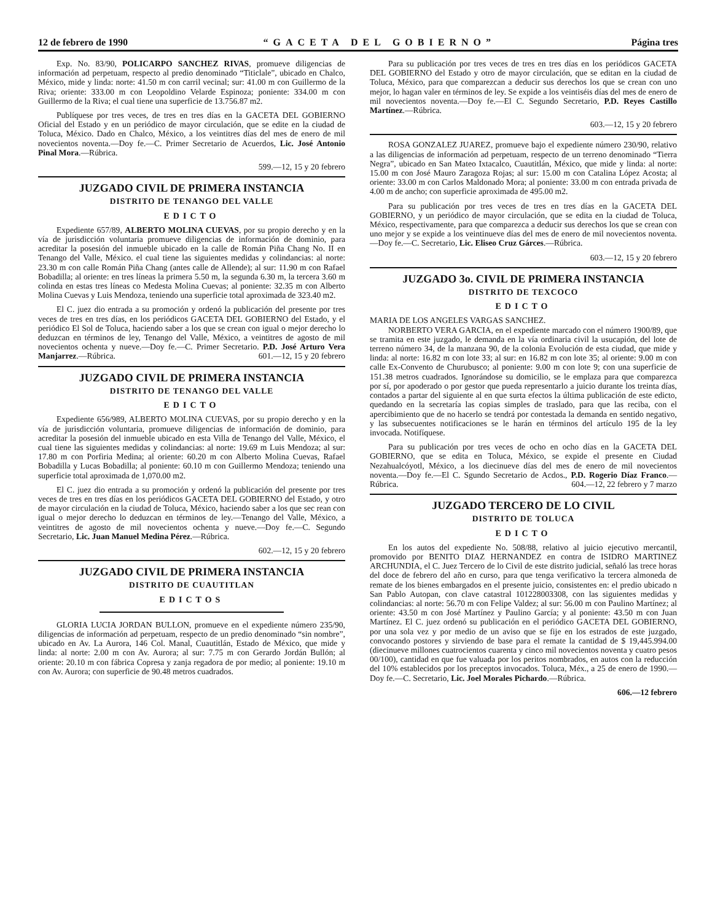12 de febrero de 1990 “GACETA DEL GOBIERNO” Página tres
Exp. No. 83/90, POLICARPO SANCHEZ RIVAS, promueve diligencias de información ad perpetuam, respecto al predio denominado “Titiclale”, ubicado en Chalco, México, mide y linda: norte: 41.50 m con carril vecinal; sur: 41.00 m con Guillermo de la Riva; oriente: 333.00 m con Leopoldino Velarde Espinoza; poniente: 334.00 m con Guillermo de la Riva; el cual tiene una superficie de 13.756.87 m2.
Publíquese por tres veces, de tres en tres días en la GACETA DEL GOBIERNO Oficial del Estado y en un periódico de mayor circulación, que se edite en la ciudad de Toluca, México. Dado en Chalco, México, a los veintitres días del mes de enero de mil novecientos noventa.—Doy fe.—C. Primer Secretario de Acuerdos, Lic. José Antonio Pinal Mora.—Rúbrica.
599.—12, 15 y 20 febrero
JUZGADO CIVIL DE PRIMERA INSTANCIA
DISTRITO DE TENANGO DEL VALLE
EDICTO
Expediente 657/89, ALBERTO MOLINA CUEVAS, por su propio derecho y en la vía de jurisdicción voluntaria promueve diligencias de información de dominio, para acreditar la posesión del inmueble ubicado en la calle de Román Piña Chang No. II en Tenango del Valle, México. el cual tiene las siguientes medidas y colindancias: al norte: 23.30 m con calle Román Piña Chang (antes calle de Allende); al sur: 11.90 m con Rafael Bobadilla; al oriente: en tres líneas la primera 5.50 m, la segunda 6.30 m, la tercera 3.60 m colinda en estas tres líneas co Medesta Molina Cuevas; al poniente: 32.35 m con Alberto Molina Cuevas y Luis Mendoza, teniendo una superficie total aproximada de 323.40 m2.
El C. juez dio entrada a su promoción y ordenó la publicación del presente por tres veces de tres en tres días, en los periódicos GACETA DEL GOBIERNO del Estado, y el periódico El Sol de Toluca, haciendo saber a los que se crean con igual o mejor derecho lo deduzcan en términos de ley, Tenango del Valle, México, a veintitres de agosto de mil novecientos ochenta y nueve.—Doy fe.—C. Primer Secretario. P.D. José Arturo Vera Manjarrez.—Rúbrica. 601.—12, 15 y 20 febrero
JUZGADO CIVIL DE PRIMERA INSTANCIA
DISTRITO DE TENANGO DEL VALLE
EDICTO
Expediente 656/989, ALBERTO MOLINA CUEVAS, por su propio derecho y en la vía de jurisdicción voluntaria, promueve diligencias de información de dominio, para acreditar la posesión del inmueble ubicado en esta Villa de Tenango del Valle, México, el cual tiene las siguientes medidas y colindancias: al norte: 19.69 m Luis Mendoza; al sur: 17.80 m con Porfiria Medina; al oriente: 60.20 m con Alberto Molina Cuevas, Rafael Bobadilla y Lucas Bobadilla; al poniente: 60.10 m con Guillermo Mendoza; teniendo una superficie total aproximada de 1,070.00 m2.
El C. juez dio entrada a su promoción y ordenó la publicación del presente por tres veces de tres en tres días en los periódicos GACETA DEL GOBIERNO del Estado, y otro de mayor circulación en la ciudad de Toluca, México, haciendo saber a los que sec rean con igual o mejor derecho lo deduzcan en términos de ley.—Tenango del Valle, México, a veintitres de agosto de mil novecientos ochenta y nueve.—Doy fe.—C. Segundo Secretario, Lic. Juan Manuel Medina Pérez.—Rúbrica.
602.—12, 15 y 20 febrero
JUZGADO CIVIL DE PRIMERA INSTANCIA
DISTRITO DE CUAUTITLAN
EDICTOS
GLORIA LUCIA JORDAN BULLON, promueve en el expediente número 235/90, diligencias de información ad perpetuam, respecto de un predio denominado “sin nombre”, ubicado en Av. La Aurora, 146 Col. Manal, Cuautitlán, Estado de México, que mide y linda: al norte: 2.00 m con Av. Aurora; al sur: 7.75 m con Gerardo Jordán Bullón; al oriente: 20.10 m con fábrica Copresa y zanja regadora de por medio; al poniente: 19.10 m con Av. Aurora; con superficie de 90.48 metros cuadrados.
Para su publicación por tres veces de tres en tres días en los periódicos GACETA DEL GOBIERNO del Estado y otro de mayor circulación, que se editan en la ciudad de Toluca, México, para que comparezcan a deducir sus derechos los que se crean con uno mejor, lo hagan valer en términos de ley. Se expide a los veintiséis días del mes de enero de mil novecientos noventa.—Doy fe.—El C. Segundo Secretario, P.D. Reyes Castillo Martínez.—Rúbrica.
603.—12, 15 y 20 febrero
ROSA GONZALEZ JUAREZ, promueve bajo el expediente número 230/90, relativo a las diligencias de información ad perpetuam, respecto de un terreno denominado “Tierra Negra”, ubicado en San Mateo Ixtacalco, Cuautitlán, México, que mide y linda: al norte: 15.00 m con José Mauro Zaragoza Rojas; al sur: 15.00 m con Catalina López Acosta; al oriente: 33.00 m con Carlos Maldonado Mora; al poniente: 33.00 m con entrada privada de 4.00 m de ancho; con superficie aproximada de 495.00 m2.
Para su publicación por tres veces de tres en tres días en la GACETA DEL GOBIERNO, y un periódico de mayor circulación, que se edita en la ciudad de Toluca, México, respectivamente, para que comparezca a deducir sus derechos los que se crean con uno mejor y se expide a los veintinueve días del mes de enero de mil novecientos noventa.—Doy fe.—C. Secretario, Lic. Eliseo Cruz Gárces.—Rúbrica.
603.—12, 15 y 20 febrero
JUZGADO 3o. CIVIL DE PRIMERA INSTANCIA
DISTRITO DE TEXCOCO
EDICTO
MARIA DE LOS ANGELES VARGAS SANCHEZ.
NORBERTO VERA GARCIA, en el expediente marcado con el número 1900/89, que se tramita en este juzgado, le demanda en la vía ordinaria civil la usucapión, del lote de terreno número 34, de la manzana 90, de la colonia Evolución de esta ciudad, que mide y linda: al norte: 16.82 m con lote 33; al sur: en 16.82 m con lote 35; al oriente: 9.00 m con calle Ex-Convento de Churubusco; al poniente: 9.00 m con lote 9; con una superficie de 151.38 metros cuadrados. Ignorándose su domicilio, se le emplaza para que comparezca por sí, por apoderado o por gestor que pueda representarlo a juicio durante los treinta días, contados a partar del siguiente al en que surta efectos la última publicación de este edicto, quedando en la secretaría las copias simples de traslado, para que las reciba, con el apercibimiento que de no hacerlo se tendrá por contestada la demanda en sentido negativo, y las subsecuentes notificaciones se le harán en términos del artículo 195 de la ley invocada. Notifíquese.
Para su publicación por tres veces de ocho en ocho días en la GACETA DEL GOBIERNO, que se edita en Toluca, México, se expide el presente en Ciudad Nezahualcóyotl, México, a los diecinueve días del mes de enero de mil novecientos noventa.—Doy fe.—El C. Sgundo Secretario de Acdos., P.D. Rogerio Díaz Franco.—Rúbrica. 604.—12, 22 febrero y 7 marzo
JUZGADO TERCERO DE LO CIVIL
DISTRITO DE TOLUCA
EDICTO
En los autos del expediente No. 508/88, relativo al juicio ejecutivo mercantil, promovido por BENITO DIAZ HERNANDEZ en contra de ISIDRO MARTINEZ ARCHUNDIA, el C. Juez Tercero de lo Civil de este distrito judicial, señaló las trece horas del doce de febrero del año en curso, para que tenga verificativo la tercera almoneda de remate de los bienes embargados en el presente juicio, consistentes en: el predio ubicado n San Pablo Autopan, con clave catastral 101228003308, con las siguientes medidas y colindancias: al norte: 56.70 m con Felipe Valdez; al sur: 56.00 m con Paulino Martínez; al oriente: 43.50 m con José Martínez y Paulino García; y al poniente: 43.50 m con Juan Martínez. El C. juez ordenó su publicación en el periódico GACETA DEL GOBIERNO, por una sola vez y por medio de un aviso que se fije en los estrados de este juzgado, convocando postores y sirviendo de base para el remate la cantidad de $ 19,445.994.00 (diecinueve millones cuatrocientos cuarenta y cinco mil novecientos noventa y cuatro pesos 00/100), cantidad en que fue valuada por los peritos nombrados, en autos con la reducción del 10% establecidos por los preceptos invocados. Toluca, Méx., a 25 de enero de 1990.—Doy fe.—C. Secretario, Lic. Joel Morales Pichardo.—Rúbrica.
606.—12 febrero